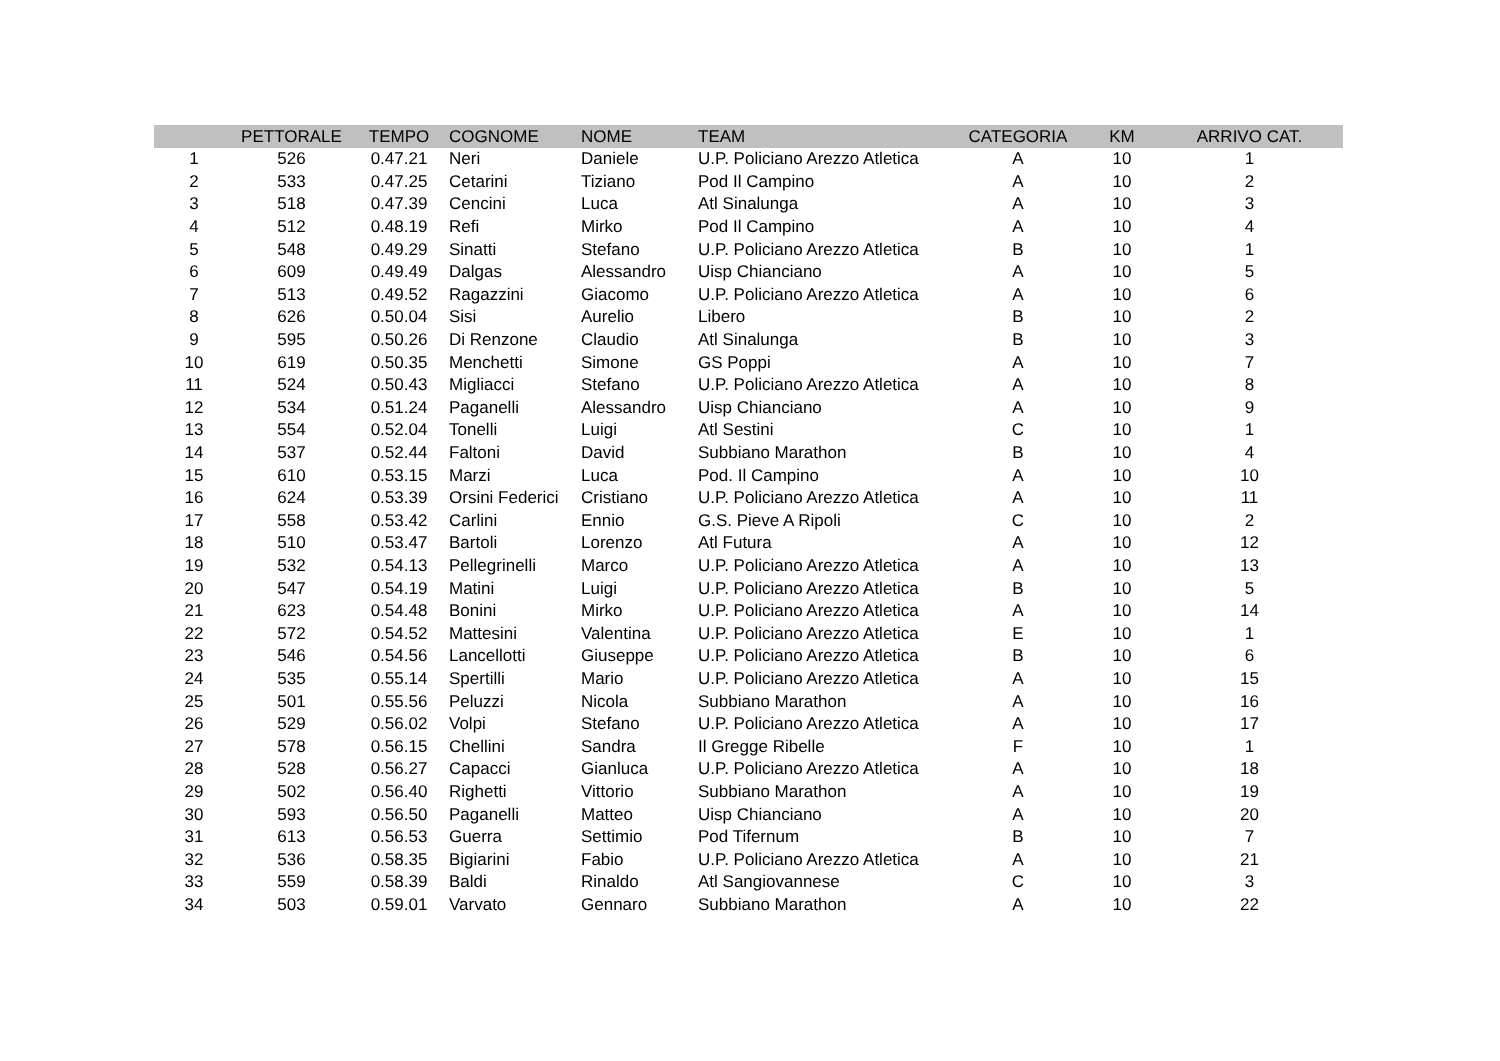| | PETTORALE | TEMPO | COGNOME | NOME | TEAM | CATEGORIA | KM | ARRIVO CAT. |
| --- | --- | --- | --- | --- | --- | --- | --- | --- |
| 1 | 526 | 0.47.21 | Neri | Daniele | U.P. Policiano Arezzo Atletica | A | 10 | 1 |
| 2 | 533 | 0.47.25 | Cetarini | Tiziano | Pod Il Campino | A | 10 | 2 |
| 3 | 518 | 0.47.39 | Cencini | Luca | Atl Sinalunga | A | 10 | 3 |
| 4 | 512 | 0.48.19 | Refi | Mirko | Pod Il Campino | A | 10 | 4 |
| 5 | 548 | 0.49.29 | Sinatti | Stefano | U.P. Policiano Arezzo Atletica | B | 10 | 1 |
| 6 | 609 | 0.49.49 | Dalgas | Alessandro | Uisp Chianciano | A | 10 | 5 |
| 7 | 513 | 0.49.52 | Ragazzini | Giacomo | U.P. Policiano Arezzo Atletica | A | 10 | 6 |
| 8 | 626 | 0.50.04 | Sisi | Aurelio | Libero | B | 10 | 2 |
| 9 | 595 | 0.50.26 | Di Renzone | Claudio | Atl Sinalunga | B | 10 | 3 |
| 10 | 619 | 0.50.35 | Menchetti | Simone | GS Poppi | A | 10 | 7 |
| 11 | 524 | 0.50.43 | Migliacci | Stefano | U.P. Policiano Arezzo Atletica | A | 10 | 8 |
| 12 | 534 | 0.51.24 | Paganelli | Alessandro | Uisp Chianciano | A | 10 | 9 |
| 13 | 554 | 0.52.04 | Tonelli | Luigi | Atl Sestini | C | 10 | 1 |
| 14 | 537 | 0.52.44 | Faltoni | David | Subbiano Marathon | B | 10 | 4 |
| 15 | 610 | 0.53.15 | Marzi | Luca | Pod. Il Campino | A | 10 | 10 |
| 16 | 624 | 0.53.39 | Orsini Federici | Cristiano | U.P. Policiano Arezzo Atletica | A | 10 | 11 |
| 17 | 558 | 0.53.42 | Carlini | Ennio | G.S. Pieve A Ripoli | C | 10 | 2 |
| 18 | 510 | 0.53.47 | Bartoli | Lorenzo | Atl Futura | A | 10 | 12 |
| 19 | 532 | 0.54.13 | Pellegrinelli | Marco | U.P. Policiano Arezzo Atletica | A | 10 | 13 |
| 20 | 547 | 0.54.19 | Matini | Luigi | U.P. Policiano Arezzo Atletica | B | 10 | 5 |
| 21 | 623 | 0.54.48 | Bonini | Mirko | U.P. Policiano Arezzo Atletica | A | 10 | 14 |
| 22 | 572 | 0.54.52 | Mattesini | Valentina | U.P. Policiano Arezzo Atletica | E | 10 | 1 |
| 23 | 546 | 0.54.56 | Lancellotti | Giuseppe | U.P. Policiano Arezzo Atletica | B | 10 | 6 |
| 24 | 535 | 0.55.14 | Spertilli | Mario | U.P. Policiano Arezzo Atletica | A | 10 | 15 |
| 25 | 501 | 0.55.56 | Peluzzi | Nicola | Subbiano Marathon | A | 10 | 16 |
| 26 | 529 | 0.56.02 | Volpi | Stefano | U.P. Policiano Arezzo Atletica | A | 10 | 17 |
| 27 | 578 | 0.56.15 | Chellini | Sandra | Il Gregge Ribelle | F | 10 | 1 |
| 28 | 528 | 0.56.27 | Capacci | Gianluca | U.P. Policiano Arezzo Atletica | A | 10 | 18 |
| 29 | 502 | 0.56.40 | Righetti | Vittorio | Subbiano Marathon | A | 10 | 19 |
| 30 | 593 | 0.56.50 | Paganelli | Matteo | Uisp Chianciano | A | 10 | 20 |
| 31 | 613 | 0.56.53 | Guerra | Settimio | Pod Tifernum | B | 10 | 7 |
| 32 | 536 | 0.58.35 | Bigiarini | Fabio | U.P. Policiano Arezzo Atletica | A | 10 | 21 |
| 33 | 559 | 0.58.39 | Baldi | Rinaldo | Atl Sangiovannese | C | 10 | 3 |
| 34 | 503 | 0.59.01 | Varvato | Gennaro | Subbiano Marathon | A | 10 | 22 |